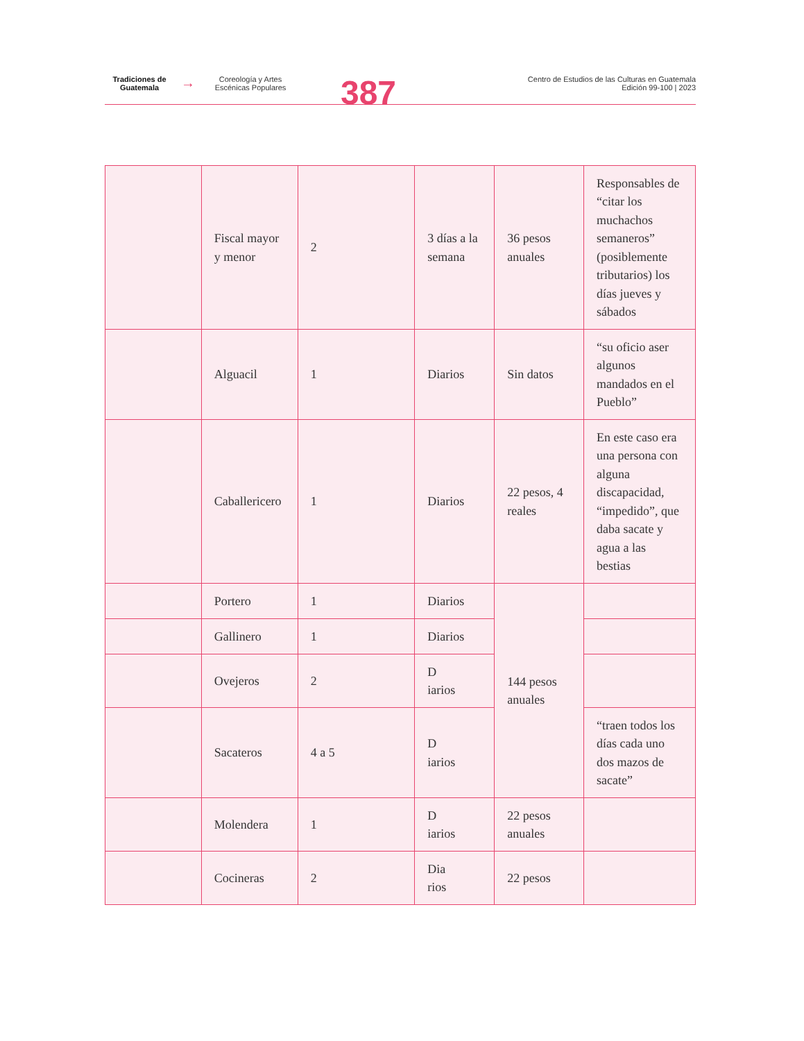Tradiciones de Guatemala
→
Coreología y Artes Escénicas Populares
387
Centro de Estudios de las Culturas en Guatemala
Edición 99-100 | 2023
| | Fiscal mayor y menor | 2 | 3 días a la semana | 36 pesos anuales | Responsables de “citar los muchachos semaneros” (posiblemente tributarios) los días jueves y sábados |
| | Alguacil | 1 | Diarios | Sin datos | “su oficio aser algunos mandados en el Pueblo” |
| | Caballericero | 1 | Diarios | 22 pesos, 4 reales | En este caso era una persona con alguna discapacidad, “impedido”, que daba sacate y agua a las bestias |
| | Portero | 1 | Diarios | 144 pesos anuales | |
| | Gallinero | 1 | Diarios | | |
| | Ovejeros | 2 | D iarios | | |
| | Sacateros | 4 a 5 | D iarios | | “traen todos los días cada uno dos mazos de sacate” |
| | Molendera | 1 | D iarios | 22 pesos anuales | |
| | Cocineras | 2 | Dia rios | 22 pesos | |